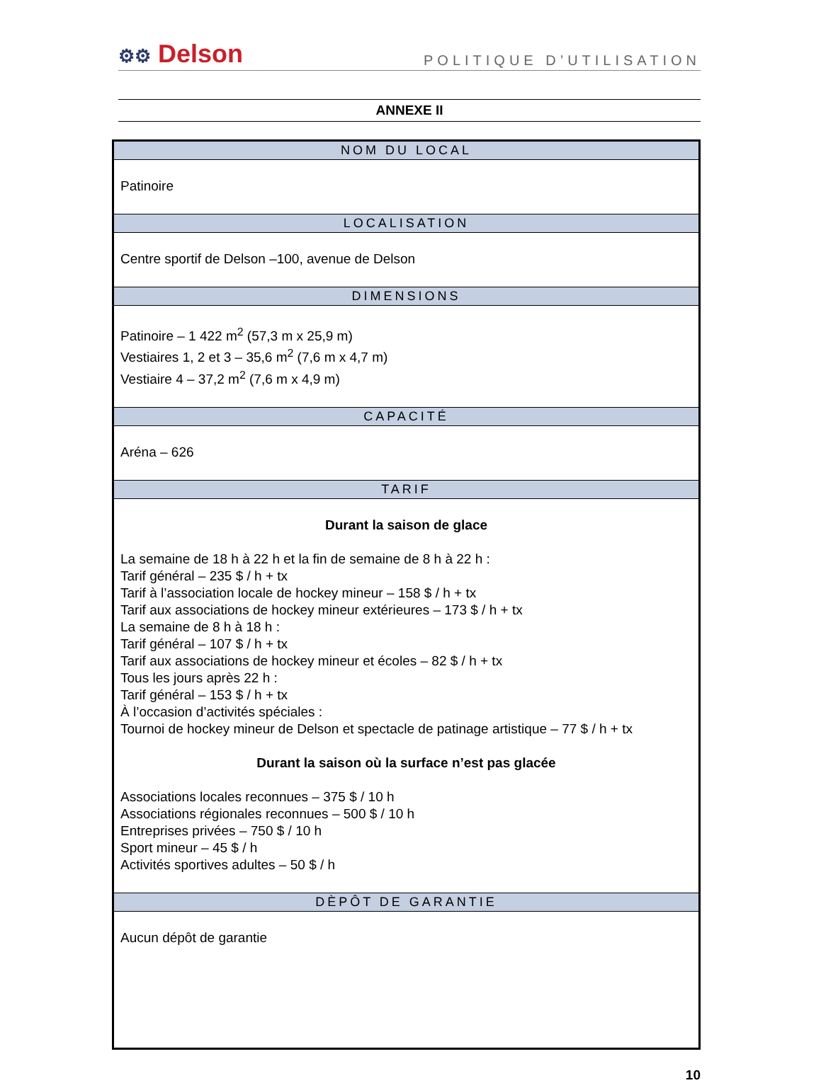⚙⚙ Delson
POLITIQUE D’UTILISATION
ANNEXE II
| NOM DU LOCAL |
| --- |
| Patinoire |
| LOCALISATION |
| Centre sportif de Delson –100, avenue de Delson |
| DIMENSIONS |
| Patinoire – 1 422 m<sup>2</sup> (57,3 m x 25,9 m) Vestiaires 1, 2 et 3 – 35,6 m<sup>2</sup> (7,6 m x 4,7 m) Vestiaire 4 – 37,2 m<sup>2</sup> (7,6 m x 4,9 m) |
| CAPACITÉ |
| Aréna – 626 |
| TARIF |
| Durant la saison de glace La semaine de 18 h à 22 h et la fin de semaine de 8 h à 22 h : Tarif général – 235 $ / h + tx Tarif à l’association locale de hockey mineur – 158 $ / h + tx Tarif aux associations de hockey mineur extérieures – 173 $ / h + tx La semaine de 8 h à 18 h : Tarif général – 107 $ / h + tx Tarif aux associations de hockey mineur et écoles – 82 $ / h + tx Tous les jours après 22 h : Tarif général – 153 $ / h + tx À l’occasion d’activités spéciales : Tournoi de hockey mineur de Delson et spectacle de patinage artistique – 77 $ / h + tx Durant la saison où la surface n’est pas glacée Associations locales reconnues – 375 $ / 10 h Associations régionales reconnues – 500 $ / 10 h Entreprises privées – 750 $ / 10 h Sport mineur – 45 $ / h Activités sportives adultes – 50 $ / h |
| DÈPÔT DE GARANTIE |
| Aucun dépôt de garantie |
10